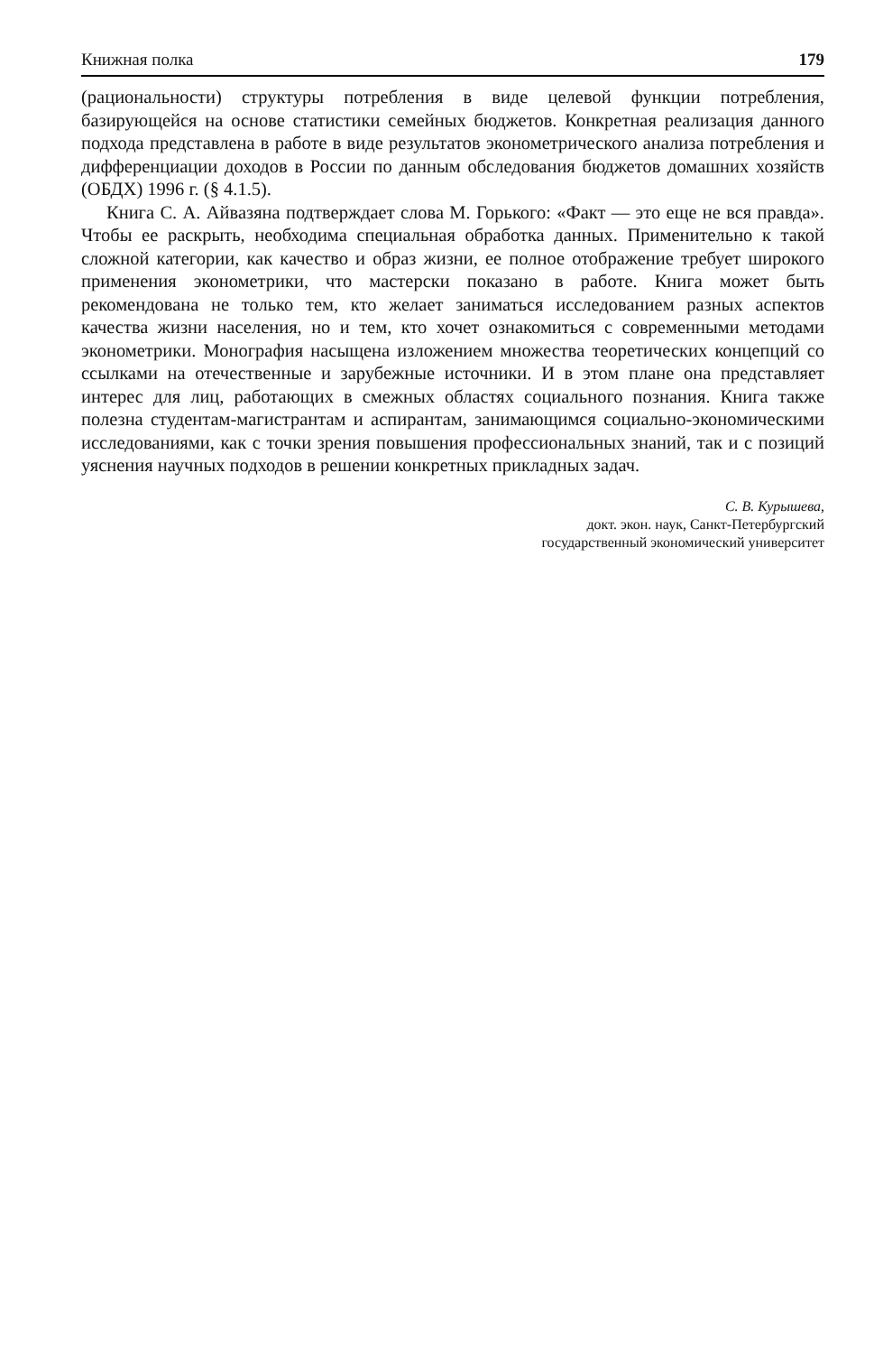Книжная полка 179
(рациональности) структуры потребления в виде целевой функции потребления, базирующейся на основе статистики семейных бюджетов. Конкретная реализация данного подхода представлена в работе в виде результатов эконометрического анализа потребления и дифференциации доходов в России по данным обследования бюджетов домашних хозяйств (ОБДХ) 1996 г. (§ 4.1.5).
Книга С. А. Айвазяна подтверждает слова М. Горького: «Факт — это еще не вся правда». Чтобы ее раскрыть, необходима специальная обработка данных. Применительно к такой сложной категории, как качество и образ жизни, ее полное отображение требует широкого применения эконометрики, что мастерски показано в работе. Книга может быть рекомендована не только тем, кто желает заниматься исследованием разных аспектов качества жизни населения, но и тем, кто хочет ознакомиться с современными методами эконометрики. Монография насыщена изложением множества теоретических концепций со ссылками на отечественные и зарубежные источники. И в этом плане она представляет интерес для лиц, работающих в смежных областях социального познания. Книга также полезна студентам-магистрантам и аспирантам, занимающимся социально-экономическими исследованиями, как с точки зрения повышения профессиональных знаний, так и с позиций уяснения научных подходов в решении конкретных прикладных задач.
С. В. Курышева,
докт. экон. наук, Санкт-Петербургский
государственный экономический университет